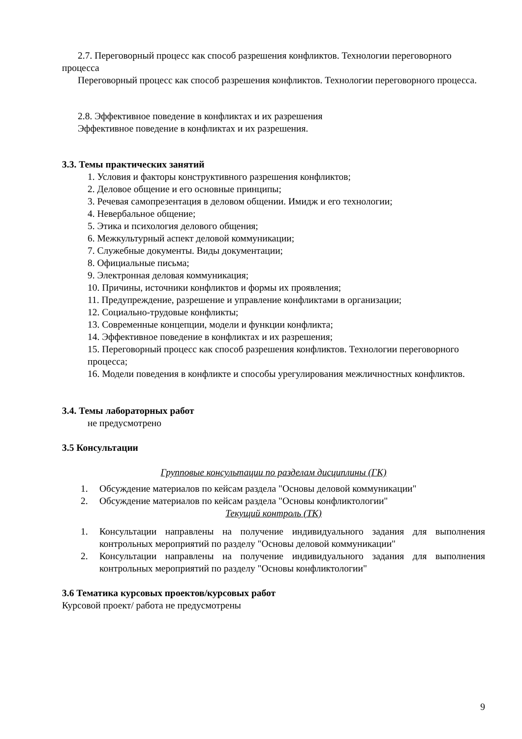2.7. Переговорный процесс как способ разрешения конфликтов. Технологии переговорного процесса
Переговорный процесс как способ разрешения конфликтов. Технологии переговорного процесса.
2.8. Эффективное поведение в конфликтах и их разрешения
Эффективное поведение в конфликтах и их разрешения.
3.3. Темы практических занятий
1. Условия и факторы конструктивного разрешения конфликтов;
2. Деловое общение и его основные принципы;
3. Речевая самопрезентация в деловом общении. Имидж и его технологии;
4. Невербальное общение;
5. Этика и психология делового общения;
6. Межкультурный аспект деловой коммуникации;
7. Служебные документы. Виды документации;
8. Официальные письма;
9. Электронная деловая коммуникация;
10. Причины, источники конфликтов и формы их проявления;
11. Предупреждение, разрешение и управление конфликтами в организации;
12. Социально-трудовые конфликты;
13. Современные концепции, модели и функции конфликта;
14. Эффективное поведение в конфликтах и их разрешения;
15. Переговорный процесс как способ разрешения конфликтов. Технологии переговорного процесса;
16. Модели поведения в конфликте и способы урегулирования межличностных конфликтов.
3.4. Темы лабораторных работ
не предусмотрено
3.5 Консультации
Групповые консультации по разделам дисциплины (ГК)
1. Обсуждение материалов по кейсам раздела "Основы деловой коммуникации"
2. Обсуждение материалов по кейсам раздела "Основы конфликтологии"
Текущий контроль (ТК)
1. Консультации направлены на получение индивидуального задания для выполнения контрольных мероприятий по разделу "Основы деловой коммуникации"
2. Консультации направлены на получение индивидуального задания для выполнения контрольных мероприятий по разделу "Основы конфликтологии"
3.6 Тематика курсовых проектов/курсовых работ
Курсовой проект/ работа не предусмотрены
9